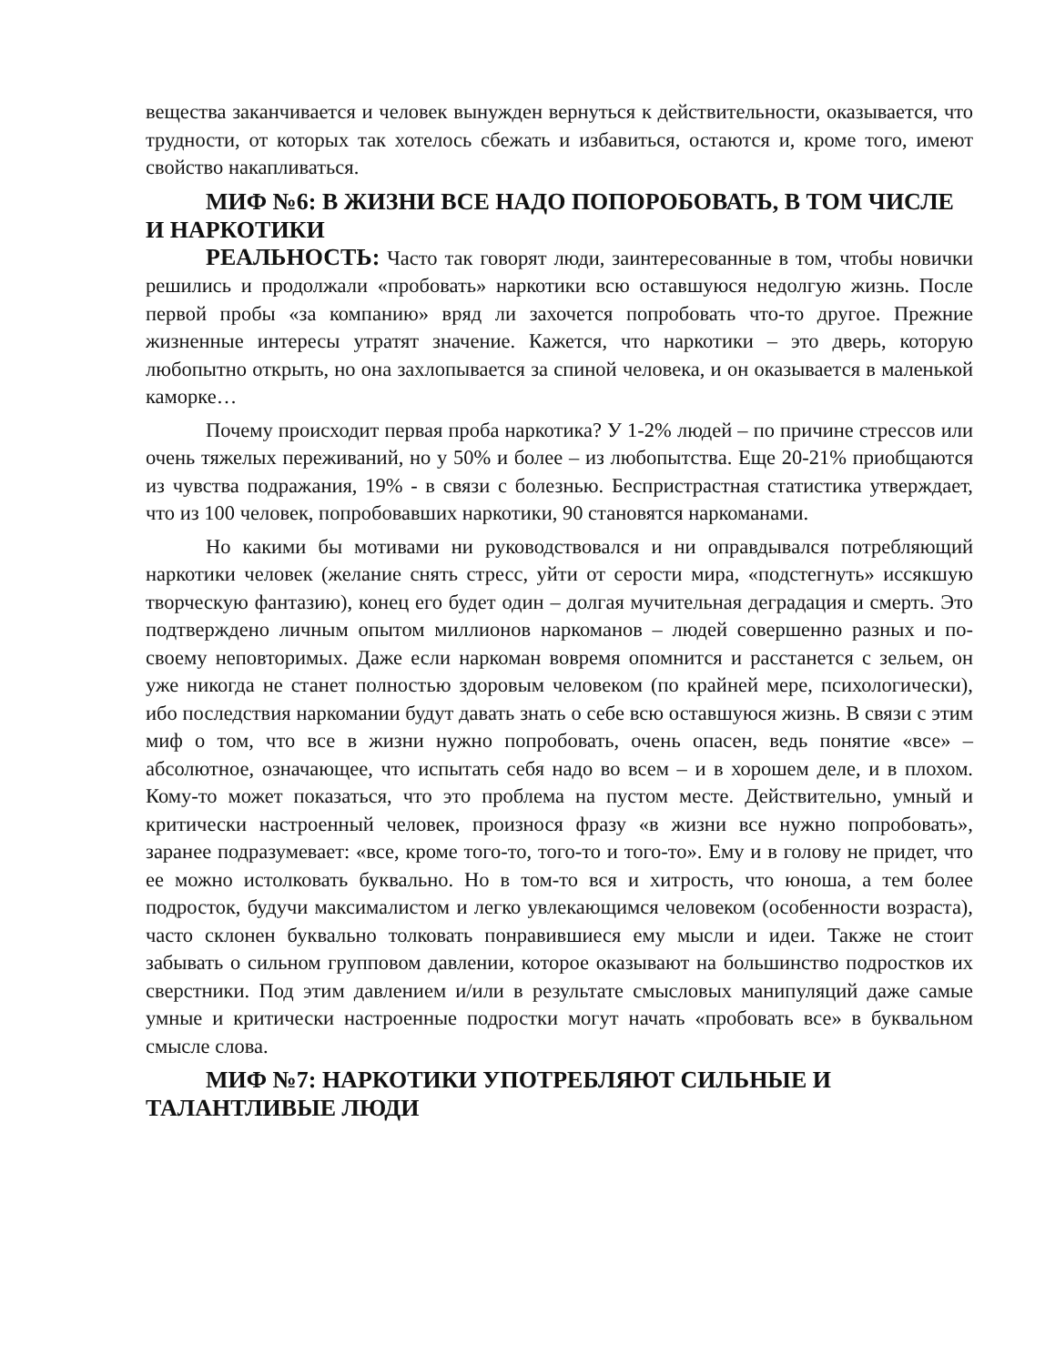вещества заканчивается и человек вынужден вернуться к действительности, оказывается, что трудности, от которых так хотелось сбежать и избавиться, остаются и, кроме того, имеют свойство накапливаться.
МИФ №6: В ЖИЗНИ ВСЕ НАДО ПОПОРОБОВАТЬ, В ТОМ ЧИСЛЕ И НАРКОТИКИ
РЕАЛЬНОСТЬ: Часто так говорят люди, заинтересованные в том, чтобы новички решились и продолжали «пробовать» наркотики всю оставшуюся недолгую жизнь. После первой пробы «за компанию» вряд ли захочется попробовать что-то другое. Прежние жизненные интересы утратят значение. Кажется, что наркотики – это дверь, которую любопытно открыть, но она захлопывается за спиной человека, и он оказывается в маленькой каморке…
Почему происходит первая проба наркотика? У 1-2% людей – по причине стрессов или очень тяжелых переживаний, но у 50% и более – из любопытства. Еще 20-21% приобщаются из чувства подражания, 19% - в связи с болезнью. Беспристрастная статистика утверждает, что из 100 человек, попробовавших наркотики, 90 становятся наркоманами.
Но какими бы мотивами ни руководствовался и ни оправдывался потребляющий наркотики человек (желание снять стресс, уйти от серости мира, «подстегнуть» иссякшую творческую фантазию), конец его будет один – долгая мучительная деградация и смерть. Это подтверждено личным опытом миллионов наркоманов – людей совершенно разных и по-своему неповторимых. Даже если наркоман вовремя опомнится и расстанется с зельем, он уже никогда не станет полностью здоровым человеком (по крайней мере, психологически), ибо последствия наркомании будут давать знать о себе всю оставшуюся жизнь. В связи с этим миф о том, что все в жизни нужно попробовать, очень опасен, ведь понятие «все» – абсолютное, означающее, что испытать себя надо во всем – и в хорошем деле, и в плохом. Кому-то может показаться, что это проблема на пустом месте. Действительно, умный и критически настроенный человек, произнося фразу «в жизни все нужно попробовать», заранее подразумевает: «все, кроме того-то, того-то и того-то». Ему и в голову не придет, что ее можно истолковать буквально. Но в том-то вся и хитрость, что юноша, а тем более подросток, будучи максималистом и легко увлекающимся человеком (особенности возраста), часто склонен буквально толковать понравившиеся ему мысли и идеи. Также не стоит забывать о сильном групповом давлении, которое оказывают на большинство подростков их сверстники. Под этим давлением и/или в результате смысловых манипуляций даже самые умные и критически настроенные подростки могут начать «пробовать все» в буквальном смысле слова.
МИФ №7: НАРКОТИКИ УПОТРЕБЛЯЮТ СИЛЬНЫЕ И ТАЛАНТЛИВЫЕ ЛЮДИ